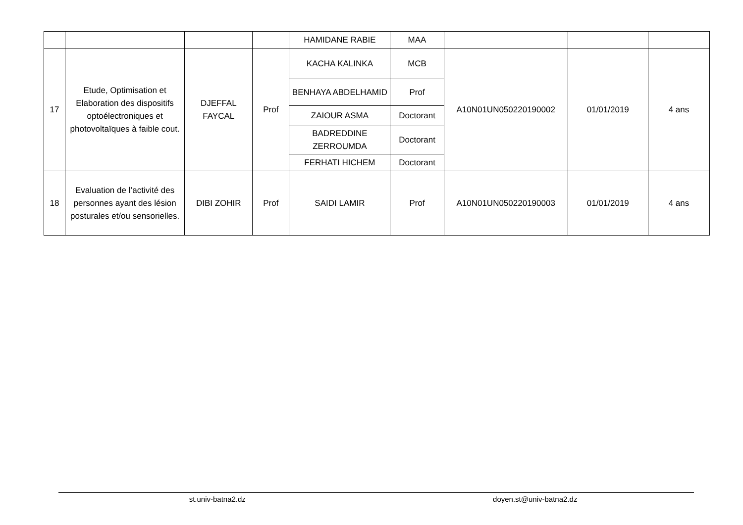| | | | | HAMIDANE RABIE | MAA | | | |
| 17 | Etude, Optimisation et Elaboration des dispositifs optoélectroniques et photovoltaïques à faible cout. | DJEFFAL FAYCAL | Prof | KACHA KALINKA | MCB | A10N01UN050220190002 | 01/01/2019 | 4 ans |
| | | | | BENHAYA ABDELHAMID | Prof | | | |
| | | | | ZAIOUR ASMA | Doctorant | | | |
| | | | | BADREDDINE ZERROUMDA | Doctorant | | | |
| | | | | FERHATI HICHEM | Doctorant | | | |
| 18 | Evaluation de l’activité des personnes ayant des lésion posturales et/ou sensorielles. | DIBI ZOHIR | Prof | SAIDI LAMIR | Prof | A10N01UN050220190003 | 01/01/2019 | 4 ans |
st.univ-batna2.dz doyen.st@univ-batna2.dz